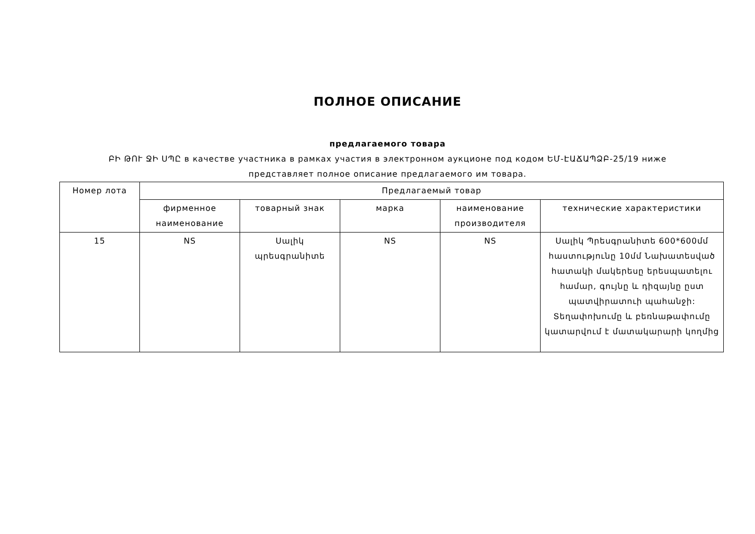ПОЛНОЕ ОПИСАНИЕ
предлагаемого товара
ԲԻ ԹՈՒ ՋԻ ՍՊԸ в качестве участника в рамках участия в электронном аукционе под кодом ԵՄ-ԷԱՃԱՊՁԲ-25/19 ниже представляет полное описание предлагаемого им товара.
| Номер лота | Предлагаемый товар | | | | |
| --- | --- | --- | --- | --- | --- |
| | фирменное наименование | товарный знак | марка | наименование производителя | технические характеристики |
| 15 | NS | Սալիկ պրեսգրանիտե | NS | NS | Սալիկ Պրեսգրանիտե 600*600մմ հաստությունը 10մմ Նախատեսված հատակի մակերեսը երեսպատելու համար, գույնը և դիզայնը ըստ պատվիրատուի պահանջի: Տեղափոխումը և բեռնաթափումը կատարվում է մատակարարի կողմից |